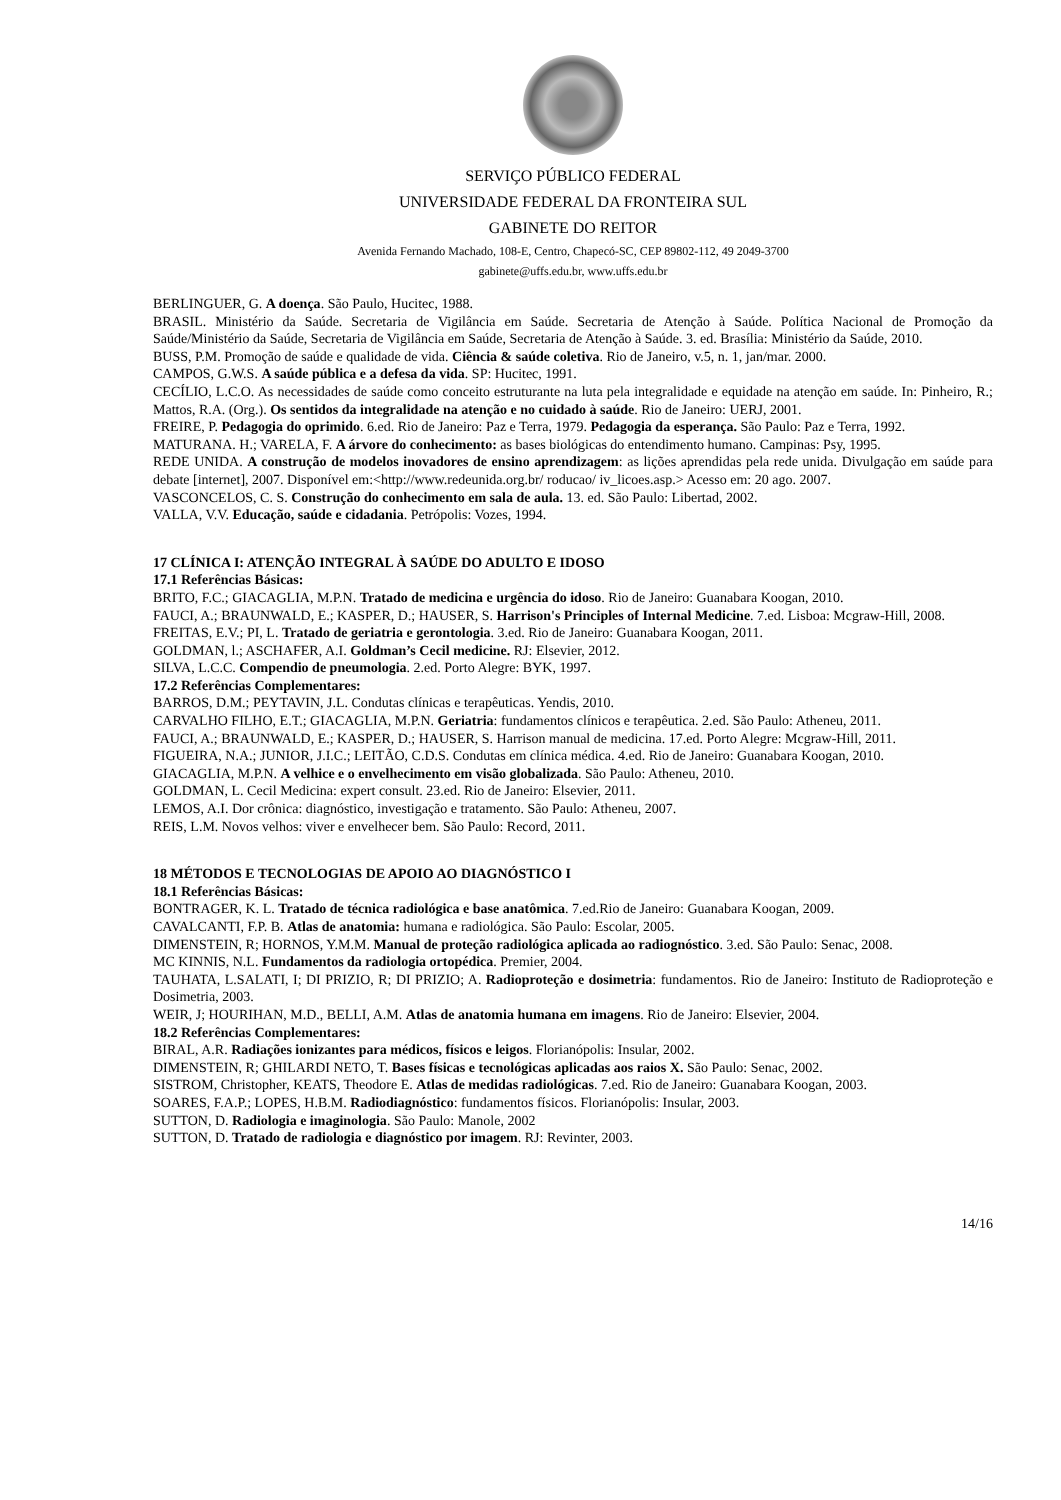SERVIÇO PÚBLICO FEDERAL
UNIVERSIDADE FEDERAL DA FRONTEIRA SUL
GABINETE DO REITOR
Avenida Fernando Machado, 108-E, Centro, Chapecó-SC, CEP 89802-112, 49 2049-3700
gabinete@uffs.edu.br, www.uffs.edu.br
BERLINGUER, G. A doença. São Paulo, Hucitec, 1988.
BRASIL. Ministério da Saúde. Secretaria de Vigilância em Saúde. Secretaria de Atenção à Saúde. Política Nacional de Promoção da Saúde/Ministério da Saúde, Secretaria de Vigilância em Saúde, Secretaria de Atenção à Saúde. 3. ed. Brasília: Ministério da Saúde, 2010.
BUSS, P.M. Promoção de saúde e qualidade de vida. Ciência & saúde coletiva. Rio de Janeiro, v.5, n. 1, jan/mar. 2000.
CAMPOS, G.W.S. A saúde pública e a defesa da vida. SP: Hucitec, 1991.
CECÍLIO, L.C.O. As necessidades de saúde como conceito estruturante na luta pela integralidade e equidade na atenção em saúde. In: Pinheiro, R.; Mattos, R.A. (Org.). Os sentidos da integralidade na atenção e no cuidado à saúde. Rio de Janeiro: UERJ, 2001.
FREIRE, P. Pedagogia do oprimido. 6.ed. Rio de Janeiro: Paz e Terra, 1979. Pedagogia da esperança. São Paulo: Paz e Terra, 1992.
MATURANA. H.; VARELA, F. A árvore do conhecimento: as bases biológicas do entendimento humano. Campinas: Psy, 1995.
REDE UNIDA. A construção de modelos inovadores de ensino aprendizagem: as lições aprendidas pela rede unida. Divulgação em saúde para debate [internet], 2007. Disponível em:<http://www.redeunida.org.br/ roducao/ iv_licoes.asp.> Acesso em: 20 ago. 2007.
VASCONCELOS, C. S. Construção do conhecimento em sala de aula. 13. ed. São Paulo: Libertad, 2002.
VALLA, V.V. Educação, saúde e cidadania. Petrópolis: Vozes, 1994.
17 CLÍNICA I: ATENÇÃO INTEGRAL À SAÚDE DO ADULTO E IDOSO
17.1 Referências Básicas:
BRITO, F.C.; GIACAGLIA, M.P.N. Tratado de medicina e urgência do idoso. Rio de Janeiro: Guanabara Koogan, 2010.
FAUCI, A.; BRAUNWALD, E.; KASPER, D.; HAUSER, S. Harrison's Principles of Internal Medicine. 7.ed. Lisboa: Mcgraw-Hill, 2008.
FREITAS, E.V.; PI, L. Tratado de geriatria e gerontologia. 3.ed. Rio de Janeiro: Guanabara Koogan, 2011.
GOLDMAN, l.; ASCHAFER, A.I. Goldman’s Cecil medicine. RJ: Elsevier, 2012.
SILVA, L.C.C. Compendio de pneumologia. 2.ed. Porto Alegre: BYK, 1997.
17.2 Referências Complementares:
BARROS, D.M.; PEYTAVIN, J.L. Condutas clínicas e terapêuticas. Yendis, 2010.
CARVALHO FILHO, E.T.; GIACAGLIA, M.P.N. Geriatria: fundamentos clínicos e terapêutica. 2.ed. São Paulo: Atheneu, 2011.
FAUCI, A.; BRAUNWALD, E.; KASPER, D.; HAUSER, S. Harrison manual de medicina. 17.ed. Porto Alegre: Mcgraw-Hill, 2011.
FIGUEIRA, N.A.; JUNIOR, J.I.C.; LEITÃO, C.D.S. Condutas em clínica médica. 4.ed. Rio de Janeiro: Guanabara Koogan, 2010.
GIACAGLIA, M.P.N. A velhice e o envelhecimento em visão globalizada. São Paulo: Atheneu, 2010.
GOLDMAN, L. Cecil Medicina: expert consult. 23.ed. Rio de Janeiro: Elsevier, 2011.
LEMOS, A.I. Dor crônica: diagnóstico, investigação e tratamento. São Paulo: Atheneu, 2007.
REIS, L.M. Novos velhos: viver e envelhecer bem. São Paulo: Record, 2011.
18 MÉTODOS E TECNOLOGIAS DE APOIO AO DIAGNÓSTICO I
18.1 Referências Básicas:
BONTRAGER, K. L. Tratado de técnica radiológica e base anatômica. 7.ed.Rio de Janeiro: Guanabara Koogan, 2009.
CAVALCANTI, F.P. B. Atlas de anatomia: humana e radiológica. São Paulo: Escolar, 2005.
DIMENSTEIN, R; HORNOS, Y.M.M. Manual de proteção radiológica aplicada ao radiognóstico. 3.ed. São Paulo: Senac, 2008.
MC KINNIS, N.L. Fundamentos da radiologia ortopédica. Premier, 2004.
TAUHATA, L.SALATI, I; DI PRIZIO, R; DI PRIZIO; A. Radioproteção e dosimetria: fundamentos. Rio de Janeiro: Instituto de Radioproteção e Dosimetria, 2003.
WEIR, J; HOURIHAN, M.D., BELLI, A.M. Atlas de anatomia humana em imagens. Rio de Janeiro: Elsevier, 2004.
18.2 Referências Complementares:
BIRAL, A.R. Radiações ionizantes para médicos, físicos e leigos. Florianópolis: Insular, 2002.
DIMENSTEIN, R; GHILARDI NETO, T. Bases físicas e tecnológicas aplicadas aos raios X. São Paulo: Senac, 2002.
SISTROM, Christopher, KEATS, Theodore E. Atlas de medidas radiológicas. 7.ed. Rio de Janeiro: Guanabara Koogan, 2003.
SOARES, F.A.P.; LOPES, H.B.M. Radiodiagnóstico: fundamentos físicos. Florianópolis: Insular, 2003.
SUTTON, D. Radiologia e imaginologia. São Paulo: Manole, 2002
SUTTON, D. Tratado de radiologia e diagnóstico por imagem. RJ: Revinter, 2003.
14/16